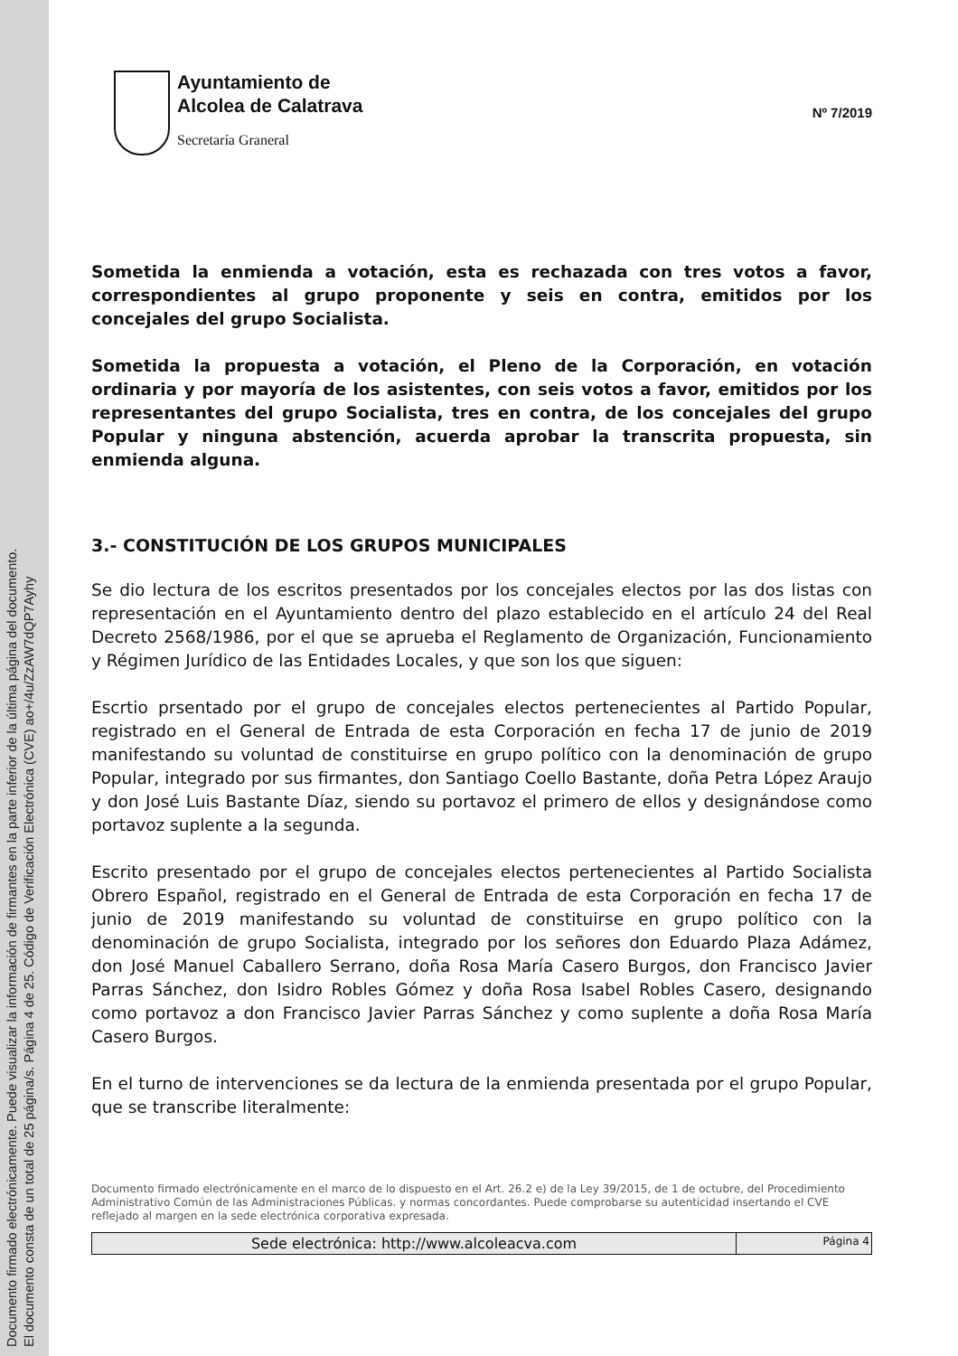Documento firmado electrónicamente. Puede visualizar la información de firmantes en la parte inferior de la última página del documento.
El documento consta de un total de 25 página/s. Página 4 de 25. Código de Verificación Electrónica (CVE) ao+/4u/ZzAW7dQP7Ayhy
Ayuntamiento de
Alcolea de Calatrava
Secretaría Graneral
Nº 7/2019
Sometida la enmienda a votación, esta es rechazada con tres votos a favor, correspondientes al grupo proponente y seis en contra, emitidos por los concejales del grupo Socialista.
Sometida la propuesta a votación, el Pleno de la Corporación, en votación ordinaria y por mayoría de los asistentes, con seis votos a favor, emitidos por los representantes del grupo Socialista, tres en contra, de los concejales del grupo Popular y ninguna abstención, acuerda aprobar la transcrita propuesta, sin enmienda alguna.
3.- CONSTITUCIÓN DE LOS GRUPOS MUNICIPALES
Se dio lectura de los escritos presentados por los concejales electos por las dos listas con representación en el Ayuntamiento dentro del plazo establecido en el artículo 24 del Real Decreto 2568/1986, por el que se aprueba el Reglamento de Organización, Funcionamiento y Régimen Jurídico de las Entidades Locales, y que son los que siguen:
Escrtio prsentado por el grupo de concejales electos pertenecientes al Partido Popular, registrado en el General de Entrada de esta Corporación en fecha 17 de junio de 2019 manifestando su voluntad de constituirse en grupo político con la denominación de grupo Popular, integrado por sus firmantes, don Santiago Coello Bastante, doña Petra López Araujo y don José Luis Bastante Díaz, siendo su portavoz el primero de ellos y designándose como portavoz suplente a la segunda.
Escrito presentado por el grupo de concejales electos pertenecientes al Partido Socialista Obrero Español, registrado en el General de Entrada de esta Corporación en fecha 17 de junio de 2019 manifestando su voluntad de constituirse en grupo político con la denominación de grupo Socialista, integrado por los señores don Eduardo Plaza Adámez, don José Manuel Caballero Serrano, doña Rosa María Casero Burgos, don Francisco Javier Parras Sánchez, don Isidro Robles Gómez y doña Rosa Isabel Robles Casero, designando como portavoz a don Francisco Javier Parras Sánchez y como suplente a doña Rosa María Casero Burgos.
En el turno de intervenciones se da lectura de la enmienda presentada por el grupo Popular, que se transcribe literalmente:
Documento firmado electrónicamente en el marco de lo dispuesto en el Art. 26.2 e) de la Ley 39/2015, de 1 de octubre, del Procedimiento Administrativo Común de las Administraciones Públicas. y normas concordantes. Puede comprobarse su autenticidad insertando el CVE reflejado al margen en la sede electrónica corporativa expresada.
| Sede electrónica: http://www.alcoleacva.com | Página 4 |